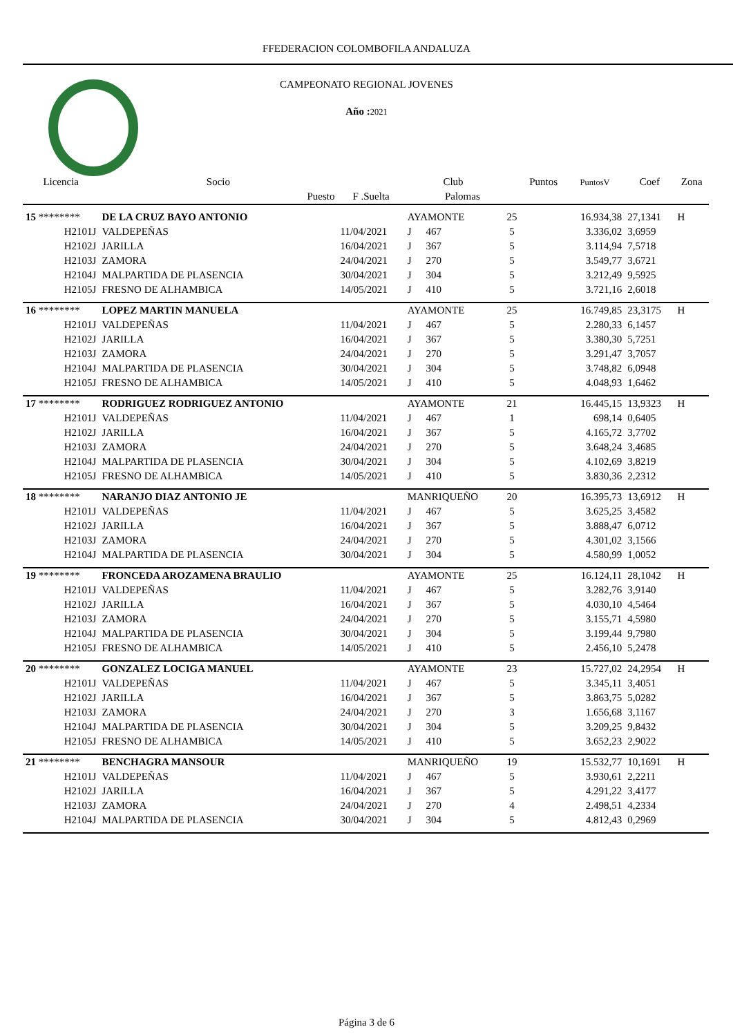FFEDERACION COLOMBOFILA ANDALUZA
CAMPEONATO REGIONAL JOVENES
Año : 2021
| Licencia | Socio | | Club | | | Puntos | PuntosV | Coef | Zona |
| --- | --- | --- | --- | --- | --- | --- | --- | --- | --- |
| | Puesto | F .Suelta | | Palomas | | | | | |
| 15 ******** | DE LA CRUZ BAYO ANTONIO | | AYAMONTE | | 25 | | 16.934,38 | 27,1341 | H |
| H2101J | VALDEPEÑAS | 11/04/2021 | J | 467 | 5 | | 3.336,02 | 3,6959 | |
| H2102J | JARILLA | 16/04/2021 | J | 367 | 5 | | 3.114,94 | 7,5718 | |
| H2103J | ZAMORA | 24/04/2021 | J | 270 | 5 | | 3.549,77 | 3,6721 | |
| H2104J | MALPARTIDA DE PLASENCIA | 30/04/2021 | J | 304 | 5 | | 3.212,49 | 9,5925 | |
| H2105J | FRESNO DE ALHAMBICA | 14/05/2021 | J | 410 | 5 | | 3.721,16 | 2,6018 | |
| 16 ******** | LOPEZ MARTIN MANUELA | | AYAMONTE | | 25 | | 16.749,85 | 23,3175 | H |
| H2101J | VALDEPEÑAS | 11/04/2021 | J | 467 | 5 | | 2.280,33 | 6,1457 | |
| H2102J | JARILLA | 16/04/2021 | J | 367 | 5 | | 3.380,30 | 5,7251 | |
| H2103J | ZAMORA | 24/04/2021 | J | 270 | 5 | | 3.291,47 | 3,7057 | |
| H2104J | MALPARTIDA DE PLASENCIA | 30/04/2021 | J | 304 | 5 | | 3.748,82 | 6,0948 | |
| H2105J | FRESNO DE ALHAMBICA | 14/05/2021 | J | 410 | 5 | | 4.048,93 | 1,6462 | |
| 17 ******** | RODRIGUEZ RODRIGUEZ ANTONIO | | AYAMONTE | | 21 | | 16.445,15 | 13,9323 | H |
| H2101J | VALDEPEÑAS | 11/04/2021 | J | 467 | 1 | | 698,14 | 0,6405 | |
| H2102J | JARILLA | 16/04/2021 | J | 367 | 5 | | 4.165,72 | 3,7702 | |
| H2103J | ZAMORA | 24/04/2021 | J | 270 | 5 | | 3.648,24 | 3,4685 | |
| H2104J | MALPARTIDA DE PLASENCIA | 30/04/2021 | J | 304 | 5 | | 4.102,69 | 3,8219 | |
| H2105J | FRESNO DE ALHAMBICA | 14/05/2021 | J | 410 | 5 | | 3.830,36 | 2,2312 | |
| 18 ******** | NARANJO DIAZ ANTONIO JE | | MANRIQUEÑO | | 20 | | 16.395,73 | 13,6912 | H |
| H2101J | VALDEPEÑAS | 11/04/2021 | J | 467 | 5 | | 3.625,25 | 3,4582 | |
| H2102J | JARILLA | 16/04/2021 | J | 367 | 5 | | 3.888,47 | 6,0712 | |
| H2103J | ZAMORA | 24/04/2021 | J | 270 | 5 | | 4.301,02 | 3,1566 | |
| H2104J | MALPARTIDA DE PLASENCIA | 30/04/2021 | J | 304 | 5 | | 4.580,99 | 1,0052 | |
| 19 ******** | FRONCEDA AROZAMENA BRAULIO | | AYAMONTE | | 25 | | 16.124,11 | 28,1042 | H |
| H2101J | VALDEPEÑAS | 11/04/2021 | J | 467 | 5 | | 3.282,76 | 3,9140 | |
| H2102J | JARILLA | 16/04/2021 | J | 367 | 5 | | 4.030,10 | 4,5464 | |
| H2103J | ZAMORA | 24/04/2021 | J | 270 | 5 | | 3.155,71 | 4,5980 | |
| H2104J | MALPARTIDA DE PLASENCIA | 30/04/2021 | J | 304 | 5 | | 3.199,44 | 9,7980 | |
| H2105J | FRESNO DE ALHAMBICA | 14/05/2021 | J | 410 | 5 | | 2.456,10 | 5,2478 | |
| 20 ******** | GONZALEZ LOCIGA MANUEL | | AYAMONTE | | 23 | | 15.727,02 | 24,2954 | H |
| H2101J | VALDEPEÑAS | 11/04/2021 | J | 467 | 5 | | 3.345,11 | 3,4051 | |
| H2102J | JARILLA | 16/04/2021 | J | 367 | 5 | | 3.863,75 | 5,0282 | |
| H2103J | ZAMORA | 24/04/2021 | J | 270 | 3 | | 1.656,68 | 3,1167 | |
| H2104J | MALPARTIDA DE PLASENCIA | 30/04/2021 | J | 304 | 5 | | 3.209,25 | 9,8432 | |
| H2105J | FRESNO DE ALHAMBICA | 14/05/2021 | J | 410 | 5 | | 3.652,23 | 2,9022 | |
| 21 ******** | BENCHAGRA MANSOUR | | MANRIQUEÑO | | 19 | | 15.532,77 | 10,1691 | H |
| H2101J | VALDEPEÑAS | 11/04/2021 | J | 467 | 5 | | 3.930,61 | 2,2211 | |
| H2102J | JARILLA | 16/04/2021 | J | 367 | 5 | | 4.291,22 | 3,4177 | |
| H2103J | ZAMORA | 24/04/2021 | J | 270 | 4 | | 2.498,51 | 4,2334 | |
| H2104J | MALPARTIDA DE PLASENCIA | 30/04/2021 | J | 304 | 5 | | 4.812,43 | 0,2969 | |
Página 3 de 6